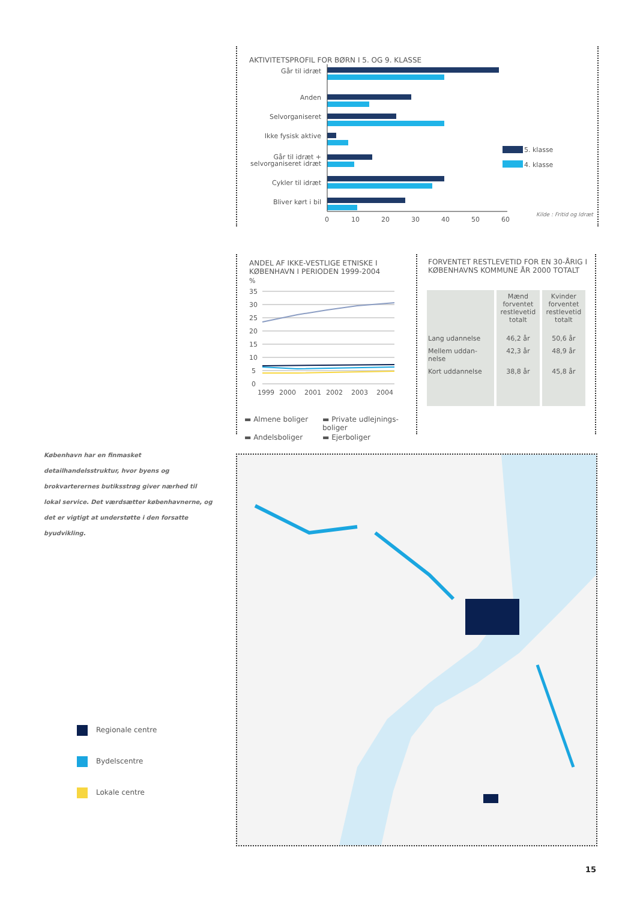AKTIVITETSPROFIL FOR BØRN I 5. OG 9. KLASSE
Går til idræt
Anden
Selvorganiseret
Ikke fysisk aktive
Går til idræt +
selvorganiseret idræt
Cykler til idræt
Bliver kørt i bil
0
10
20
30
40
50
60
5. klasse
4. klasse
Kilde : Fritid og Idræt
ANDEL AF IKKE-VESTLIGE ETNISKE I
KØBENHAVN I PERIODEN 1999-2004
%
35
30
25
20
15
10
5
0
1999
2000
2001
2002
2003
2004
▬ Almene boliger
▬ Private udlejnings-
boliger
▬ Andelsboliger
▬ Ejerboliger
FORVENTET RESTLEVETID FOR EN 30-ÅRIG I
KØBENHAVNS KOMMUNE ÅR 2000 TOTALT
| | Mænd forventet restlevetid totalt | Kvinder forventet restlevetid totalt |
| --- | --- | --- |
| Lang udannelse | 46,2 år | 50,6 år |
| Mellem uddan- nelse | 42,3 år | 48,9 år |
| Kort uddannelse | 38,8 år | 45,8 år |
København har en finmasket detailhandelsstruktur, hvor byens og brokvarterernes butiksstrøg giver nærhed til lokal service. Det værdsætter københavnerne, og det er vigtigt at understøtte i den forsatte byudvikling.
Regionale centre
Bydelscentre
Lokale centre
15